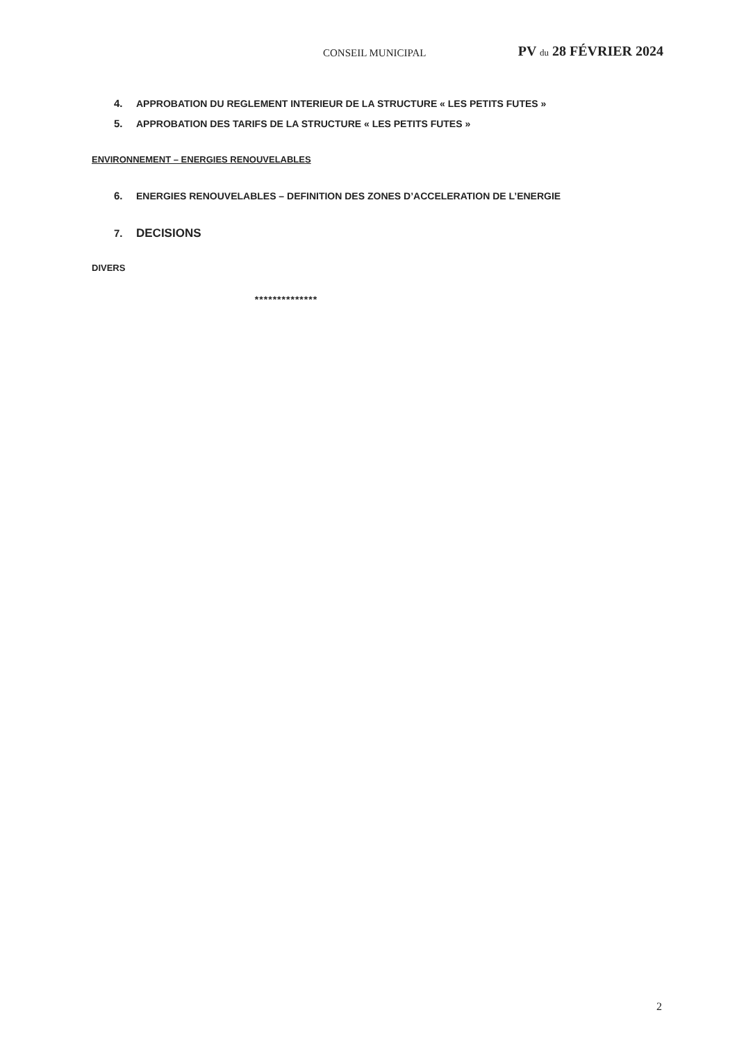CONSEIL MUNICIPAL PV du 28 FÉVRIER 2024
4. APPROBATION DU REGLEMENT INTERIEUR DE LA STRUCTURE « LES PETITS FUTES »
5. APPROBATION DES TARIFS DE LA STRUCTURE « LES PETITS FUTES »
ENVIRONNEMENT – ENERGIES RENOUVELABLES
6. ENERGIES RENOUVELABLES – DEFINITION DES ZONES D’ACCELERATION DE L’ENERGIE
7. DECISIONS
DIVERS
**************
2